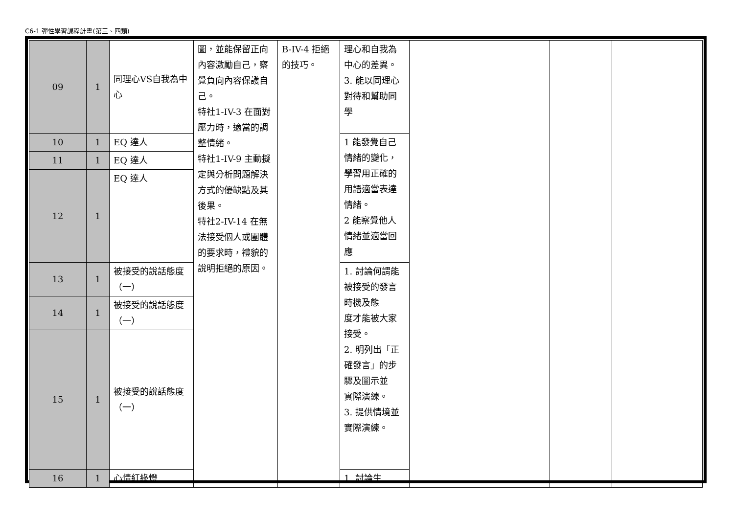C6-1 彈性學習課程計畫(第三、四類)
| 09 | 1 | 同理心VS自我為中心 | 圖，並能保留正向內容激勵自己，察覺負向內容保護自己。 特社1-IV-3 在面對壓力時，適當的調整情緒。 特社1-IV-9 主動擬定與分析問題解決方式的優缺點及其後果。 特社2-IV-14 在無法接受個人或團體的要求時，禮貌的說明拒絕的原因。 | B-IV-4 拒絕的技巧。 | 理心和自我為中心的差異。 3. 能以同理心對待和幫助同學 | | | |
| 10 | 1 | EQ 達人 | | | 1 能發覺自己情緒的變化，學習用正確的用語適當表達情緒。 2 能察覺他人情緒並適當回應 | | | |
| 11 | 1 | EQ 達人 | | | | | | |
| 12 | 1 | EQ 達人 | | | | | | |
| 13 | 1 | 被接受的說話態度（一） | | | 1. 討論何謂能被接受的發言時機及態 度才能被大家接受。 2. 明列出「正確發言」的步驟及圖示並 實際演練。 3. 提供情境並實際演練。 | | | |
| 14 | 1 | 被接受的說話態度（一） | | | | | | |
| 15 | 1 | 被接受的說話態度（一） | | | | | | |
| 16 | 1 | 心情紅綠燈 | | | 1. 討論生 | | | |